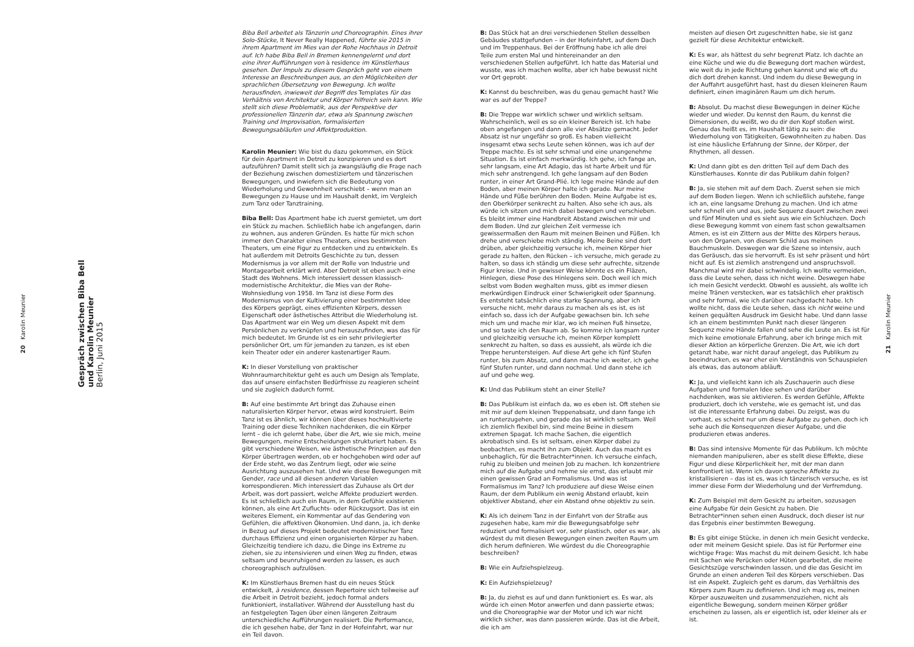20 Karolin Meunier
Gespräch zwischen Biba Bell
und Karolin Meunier
Berlin, Juni 2015
Biba Bell arbeitet als Tänzerin und Choreographin. Eines ihrer Solo-Stücke, It Never Really Happened, führte sie 2015 in ihrem Apartment im Mies van der Rohe Hochhaus in Detroit auf. Ich habe Biba Bell in Bremen kennengelernt und dort eine ihrer Aufführungen von à residence im Künstlerhaus gesehen. Der Impuls zu diesem Gespräch geht von einem Interesse an Beschreibungen aus, an den Möglichkeiten der sprachlichen Übersetzung von Bewegung. Ich wollte herausfinden, inwieweit der Begriff des Templates für das Verhältnis von Architektur und Körper hilfreich sein kann. Wie stellt sich diese Problematik, aus der Perspektive der professionellen Tänzerin dar, etwa als Spannung zwischen Training und Improvisation, formalisierten Bewegungsabläufen und Affektproduktion.
Karolin Meunier: Wie bist du dazu gekommen, ein Stück für dein Apartment in Detroit zu konzipieren und es dort aufzuführen? Damit stellt sich ja zwangsläufig die Frage nach der Beziehung zwischen domestiziertem und tänzerischen Bewegungen, und inwiefern sich die Bedeutung von Wiederholung und Gewohnheit verschiebt – wenn man an Bewegungen zu Hause und im Haushalt denkt, im Vergleich zum Tanz oder Tanztraining.
Biba Bell: Das Apartment habe ich zuerst gemietet, um dort ein Stück zu machen. Schließlich habe ich angefangen, darin zu wohnen, aus anderen Gründen. Es hatte für mich schon immer den Charakter eines Theaters, eines bestimmten Theaters, um eine Figur zu entdecken und zu entwickeln. Es hat außerdem mit Detroits Geschichte zu tun, dessen Modernismus ja vor allem mit der Rolle von Industrie und Montagearbeit erklärt wird. Aber Detroit ist eben auch eine Stadt des Wohnens. Mich interessiert dessen klassisch-modernistische Architektur, die Mies van der Rohe-Wohnsiedlung von 1958. Im Tanz ist diese Form des Modernismus von der Kultivierung einer bestimmten Idee des Körpers geprägt, eines effizienten Körpers, dessen Eigenschaft oder ästhetisches Attribut die Wiederholung ist. Das Apartment war ein Weg um diesen Aspekt mit dem Persönlichen zu verknüpfen und herauszufinden, was das für mich bedeutet. Im Grunde ist es ein sehr privilegierter persönlicher Ort, um für jemanden zu tanzen, es ist eben kein Theater oder ein anderer kastenartiger Raum.
K: In dieser Vorstellung von praktischer Wohnraumarchitektur geht es auch um Design als Template, das auf unsere einfachsten Bedürfnisse zu reagieren scheint und sie zugleich dadurch formt.
B: Auf eine bestimmte Art bringt das Zuhause einen naturalisierten Körper hervor, etwas wird konstruiert. Beim Tanz ist es ähnlich, wir können über dieses hochkultivierte Training oder diese Techniken nachdenken, die ein Körper lernt – die ich gelernt habe, über die Art, wie sie mich, meine Bewegungen, meine Entscheidungen strukturiert haben. Es gibt verschiedene Weisen, wie ästhetische Prinzipien auf den Körper übertragen werden, ob er hochgehoben wird oder auf der Erde steht, wo das Zentrum liegt, oder wie seine Ausrichtung auszusehen hat. Und wie diese Bewegungen mit Gender, race und all diesen anderen Variablen korrespondieren. Mich interessiert das Zuhause als Ort der Arbeit, was dort passiert, welche Affekte produziert werden. Es ist schließlich auch ein Raum, in dem Gefühle existieren können, als eine Art Zufluchts- oder Rückzugsort. Das ist ein weiteres Element, ein Kommentar auf das Gendering von Gefühlen, die affektiven Ökonomien. Und dann, ja, ich denke in Bezug auf dieses Projekt bedeutet modernistischer Tanz durchaus Effizienz und einen organisierten Körper zu haben. Gleichzeitig tendiere ich dazu, die Dinge ins Extreme zu ziehen, sie zu intensivieren und einen Weg zu finden, etwas seltsam und beunruhigend werden zu lassen, es auch choreographisch aufzulösen.
K: Im Künstlerhaus Bremen hast du ein neues Stück entwickelt, à residence, dessen Repertoire sich teilweise auf die Arbeit in Detroit bezieht, jedoch formal anders funktioniert, installativer. Während der Ausstellung hast du an festgelegten Tagen über einen längeren Zeitraum unterschiedliche Aufführungen realisiert. Die Performance, die ich gesehen habe, der Tanz in der Hofeinfahrt, war nur ein Teil davon.
B: Das Stück hat an drei verschiedenen Stellen desselben Gebäudes stattgefunden – in der Hofeinfahrt, auf dem Dach und im Treppenhaus. Bei der Eröffnung habe ich alle drei Teile zum ersten Mal und hintereinander an den verschiedenen Stellen aufgeführt. Ich hatte das Material und wusste, was ich machen wollte, aber ich habe bewusst nicht vor Ort geprobt.
K: Kannst du beschreiben, was du genau gemacht hast? Wie war es auf der Treppe?
B: Die Treppe war wirklich schwer und wirklich seltsam. Wahrscheinlich, weil es so ein kleiner Bereich ist. Ich habe oben angefangen und dann alle vier Absätze gemacht. Jeder Absatz ist nur ungefähr so groß. Es haben vielleicht insgesamt etwa sechs Leute sehen können, was ich auf der Treppe machte. Es ist sehr schmal und eine unangenehme Situation. Es ist einfach merkwürdig. Ich gehe, ich fange an, sehr langsam, eine Art Adagio, das ist harte Arbeit und für mich sehr anstrengend. Ich gehe langsam auf den Boden runter, in einer Art Grand-Plié. Ich lege meine Hände auf den Boden, aber meinen Körper halte ich gerade. Nur meine Hände und Füße berühren den Boden. Meine Aufgabe ist es, den Oberkörper senkrecht zu halten. Also sehe ich aus, als würde ich sitzen und mich dabei bewegen und verschieben. Es bleibt immer eine Handbreit Abstand zwischen mir und dem Boden. Und zur gleichen Zeit vermesse ich gewissermaßen den Raum mit meinen Beinen und Füßen. Ich drehe und verschiebe mich ständig. Meine Beine sind dort drüben, aber gleichzeitig versuche ich, meinen Körper hier gerade zu halten, den Rücken – ich versuche, mich gerade zu halten, so dass ich ständig um diese sehr aufrechte, sitzende Figur kreise. Und in gewisser Weise könnte es ein Fläzen, Hinlegen, diese Pose des Hinlegens sein. Doch weil ich mich selbst vom Boden weghalten muss, gibt es immer diesen merkwürdigen Eindruck einer Schwierigkeit oder Spannung. Es entsteht tatsächlich eine starke Spannung, aber ich versuche nicht, mehr daraus zu machen als es ist, es ist einfach so, dass ich der Aufgabe gewachsen bin. Ich sehe mich um und mache mir klar, wo ich meinen Fuß hinsetze, und so taste ich den Raum ab. So komme ich langsam runter und gleichzeitig versuche ich, meinen Körper komplett senkrecht zu halten, so dass es aussieht, als würde ich die Treppe heruntersteigen. Auf diese Art gehe ich fünf Stufen runter, bis zum Absatz, und dann mache ich weiter, ich gehe fünf Stufen runter, und dann nochmal. Und dann stehe ich auf und gehe weg.
K: Und das Publikum steht an einer Stelle?
B: Das Publikum ist einfach da, wo es eben ist. Oft stehen sie mit mir auf dem kleinen Treppenabsatz, und dann fange ich an runterzugehen, und gerade das ist wirklich seltsam. Weil ich ziemlich flexibel bin, sind meine Beine in diesem extremen Spagat. Ich mache Sachen, die eigentlich akrobatisch sind. Es ist seltsam, einen Körper dabei zu beobachten, es macht ihn zum Objekt. Auch das macht es unbehaglich, für die Betrachter*innen. Ich versuche einfach, ruhig zu bleiben und meinen Job zu machen. Ich konzentriere mich auf die Aufgabe und nehme sie ernst, das erlaubt mir einen gewissen Grad an Formalismus. Und was ist Formalismus im Tanz? Ich produziere auf diese Weise einen Raum, der dem Publikum ein wenig Abstand erlaubt, kein objektiver Abstand, eher ein Abstand ohne objektiv zu sein.
K: Als ich deinem Tanz in der Einfahrt von der Straße aus zugesehen habe, kam mir die Bewegungsabfolge sehr reduziert und formalisiert vor, sehr plastisch, oder es war, als würdest du mit diesen Bewegungen einen zweiten Raum um dich herum definieren. Wie würdest du die Choreographie beschreiben?
B: Wie ein Aufziehspielzeug.
K: Ein Aufziehspielzeug?
B: Ja, du ziehst es auf und dann funktioniert es. Es war, als würde ich einen Motor anwerfen und dann passierte etwas; und die Choreographie war der Motor und ich war nicht wirklich sicher, was dann passieren würde. Das ist die Arbeit, die ich am
meisten auf diesen Ort zugeschnitten habe, sie ist ganz gezielt für diese Architektur entwickelt.
K: Es war, als hättest du sehr begrenzt Platz. Ich dachte an eine Küche und wie du die Bewegung dort machen würdest, wie weit du in jede Richtung gehen kannst und wie oft du dich dort drehen kannst. Und indem du diese Bewegung in der Auffahrt ausgeführt hast, hast du diesen kleineren Raum definiert, einen imaginären Raum um dich herum.
B: Absolut. Du machst diese Bewegungen in deiner Küche wieder und wieder. Du kennst den Raum, du kennst die Dimensionen, du weißt, wo du dir den Kopf stoßen wirst. Genau das heißt es, im Haushalt tätig zu sein: die Wiederholung von Tätigkeiten, Gewohnheiten zu haben. Das ist eine häusliche Erfahrung der Sinne, der Körper, der Rhythmen, all dessen.
K: Und dann gibt es den dritten Teil auf dem Dach des Künstlerhauses. Konnte dir das Publikum dahin folgen?
B: Ja, sie stehen mit auf dem Dach. Zuerst sehen sie mich auf dem Boden liegen. Wenn ich schließlich aufstehe, fange ich an, eine langsame Drehung zu machen. Und ich atme sehr schnell ein und aus, jede Sequenz dauert zwischen zwei und fünf Minuten und es sieht aus wie ein Schluchzen. Doch diese Bewegung kommt von einem fast schon gewaltsamen Atmen, es ist ein Zittern aus der Mitte des Körpers heraus, von den Organen, von diesem Schild aus meinen Bauchmuskeln. Deswegen war die Szene so intensiv, auch das Geräusch, das sie hervorruft. Es ist sehr präsent und hört nicht auf. Es ist ziemlich anstrengend und anspruchsvoll. Manchmal wird mir dabei schwindelig. Ich wollte vermeiden, dass die Leute sehen, dass ich nicht weine. Deswegen habe ich mein Gesicht verdeckt. Obwohl es aussieht, als wollte ich meine Tränen verstecken, war es tatsächlich eher praktisch und sehr formal, wie ich darüber nachgedacht habe. Ich wollte nicht, dass die Leute sehen, dass ich nicht weine und keinen gequälten Ausdruck im Gesicht habe. Und dann lasse ich an einem bestimmten Punkt nach dieser längeren Sequenz meine Hände fallen und sehe die Leute an. Es ist für mich keine emotionale Erfahrung, aber ich bringe mich mit dieser Aktion an körperliche Grenzen. Die Art, wie ich dort getanzt habe, war nicht darauf angelegt, das Publikum zu beeindrucken, es war eher ein Verständnis von Schauspielen als etwas, das autonom abläuft.
K: Ja, und vielleicht kann ich als Zuschauerin auch diese Aufgaben und formalen Idee sehen und darüber nachdenken, was sie aktivieren. Es werden Gefühle, Affekte produziert, doch ich verstehe, wie es gemacht ist, und das ist die interessante Erfahrung dabei. Du zeigst, was du vorhast, es scheint nur um diese Aufgabe zu gehen, doch ich sehe auch die Konsequenzen dieser Aufgabe, und die produzieren etwas anderes.
B: Das sind intensive Momente für das Publikum. Ich möchte niemanden manipulieren, aber es stellt diese Effekte, diese Figur und diese Körperlichkeit her, mit der man dann konfrontiert ist. Wenn ich davon spreche Affekte zu kristallisieren – das ist es, was ich tänzerisch versuche, es ist immer diese Form der Wiederholung und der Verfremdung.
K: Zum Beispiel mit dem Gesicht zu arbeiten, sozusagen eine Aufgabe für dein Gesicht zu haben. Die Betrachter*innen sehen einen Ausdruck, doch dieser ist nur das Ergebnis einer bestimmten Bewegung.
B: Es gibt einige Stücke, in denen ich mein Gesicht verdecke, oder mit meinem Gesicht spiele. Das ist für Performer eine wichtige Frage: Was machst du mit deinem Gesicht. Ich habe mit Sachen wie Perücken oder Hüten gearbeitet, die meine Gesichtszüge verschwinden lassen, und die das Gesicht im Grunde an einen anderen Teil des Körpers verschieben. Das ist ein Aspekt. Zugleich geht es darum, das Verhältnis des Körpers zum Raum zu definieren. Und ich mag es, meinen Körper auszuweiten und zusammenzuziehen, nicht als eigentliche Bewegung, sondern meinen Körper größer erscheinen zu lassen, als er eigentlich ist, oder kleiner als er ist.
21 Karolin Meunier